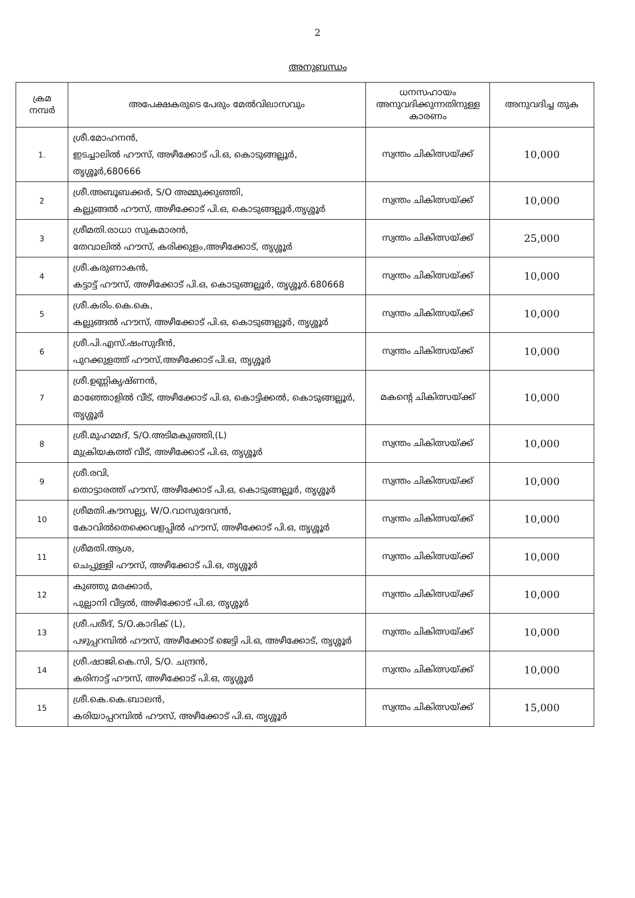2
അനുബന്ധം
| ക്രമ നമ്പർ | അപേക്ഷകരുടെ പേരും മേൽവിലാസവും | ധനസഹായം അനുവദിക്കുന്നതിനുള്ള കാരണം | അനുവദിച്ച തുക |
| --- | --- | --- | --- |
| 1. | ശ്രീ.മോഹനൻ, ഇടച്ചാലിൽ ഹൗസ്, അഴീക്കോട് പി.ഒ, കൊടുങ്ങല്ലൂർ, തൃശ്ശൂർ,680666 | സ്വന്തം ചികിത്സയ്ക്ക് | 10,000 |
| 2 | ശ്രീ.അബൂബക്കർ, S/O അമ്മുക്കുഞ്ഞി, കല്ലുങ്ങൽ ഹൗസ്, അഴീക്കോട് പി.ഒ, കൊടുങ്ങല്ലൂർ,തൃശ്ശൂർ | സ്വന്തം ചികിത്സയ്ക്ക് | 10,000 |
| 3 | ശ്രീമതി.രാധാ സുകമാരൻ, തേവാലിൽ ഹൗസ്, കരിക്കുളം,അഴീക്കോട്, തൃശ്ശൂർ | സ്വന്തം ചികിത്സയ്ക്ക് | 25,000 |
| 4 | ശ്രീ.കരുണാകൻ, കട്ടാട്ട് ഹൗസ്, അഴീക്കോട് പി.ഒ, കൊടുങ്ങല്ലൂർ, തൃശ്ശൂർ.680668 | സ്വന്തം ചികിത്സയ്ക്ക് | 10,000 |
| 5 | ശ്രീ.കരിം.കെ.കെ, കല്ലുങ്ങൽ ഹൗസ്, അഴീക്കോട് പി.ഒ, കൊടുങ്ങല്ലൂർ, തൃശ്ശൂർ | സ്വന്തം ചികിത്സയ്ക്ക് | 10,000 |
| 6 | ശ്രീ.പി.എസ്.ഷംസുദീൻ, പുറക്കുളത്ത് ഹൗസ്,അഴീക്കോട് പി.ഒ, തൃശ്ശൂർ | സ്വന്തം ചികിത്സയ്ക്ക് | 10,000 |
| 7 | ശ്രീ.ഉണ്ണികൃഷ്ണൻ, മാഞ്ഞോളിൽ വീട്, അഴീക്കോട് പി.ഒ, കൊട്ടിക്കൽ, കൊടുങ്ങല്ലൂർ, തൃശ്ശൂർ | മകന്റെ ചികിത്സയ്ക്ക് | 10,000 |
| 8 | ശ്രീ.മുഹമ്മദ്, S/O.അടിമകുഞ്ഞി,(L) മുക്രിയകത്ത് വീട്, അഴീക്കോട് പി.ഒ, തൃശ്ശൂർ | സ്വന്തം ചികിത്സയ്ക്ക് | 10,000 |
| 9 | ശ്രീ.രവി, തൊട്ടാരത്ത് ഹൗസ്, അഴീക്കോട് പി.ഒ, കൊടുങ്ങല്ലൂർ, തൃശ്ശൂർ | സ്വന്തം ചികിത്സയ്ക്ക് | 10,000 |
| 10 | ശ്രീമതി.കൗസല്ല്യ, W/O.വാസുദേവൻ, കോവിൽതെക്കെവളപ്പിൽ ഹൗസ്, അഴീക്കോട് പി.ഒ, തൃശ്ശൂർ | സ്വന്തം ചികിത്സയ്ക്ക് | 10,000 |
| 11 | ശ്രീമതി.ആശ, ചെപ്പുള്ളി ഹൗസ്, അഴീക്കോട് പി.ഒ, തൃശ്ശൂർ | സ്വന്തം ചികിത്സയ്ക്ക് | 10,000 |
| 12 | കുഞ്ഞു മരക്കാർ, പുല്ലാനി വീട്ടൽ, അഴീക്കോട് പി.ഒ, തൃശ്ശൂർ | സ്വന്തം ചികിത്സയ്ക്ക് | 10,000 |
| 13 | ശ്രീ.പരീദ്, S/O.കാദിക് (L), പഴുപ്പറമ്പിൽ ഹൗസ്, അഴീക്കോട് ജെട്ടി പി.ഒ, അഴീക്കോട്, തൃശ്ശൂർ | സ്വന്തം ചികിത്സയ്ക്ക് | 10,000 |
| 14 | ശ്രീ.ഷാജി.കെ.സി, S/O. ചന്ദ്രൻ, കരിനാട്ട് ഹൗസ്, അഴീക്കോട് പി.ഒ, തൃശ്ശൂർ | സ്വന്തം ചികിത്സയ്ക്ക് | 10,000 |
| 15 | ശ്രീ.കെ.കെ.ബാലൻ, കരിയാപ്പറമ്പിൽ ഹൗസ്, അഴീക്കോട് പി.ഒ, തൃശ്ശൂർ | സ്വന്തം ചികിത്സയ്ക്ക് | 15,000 |